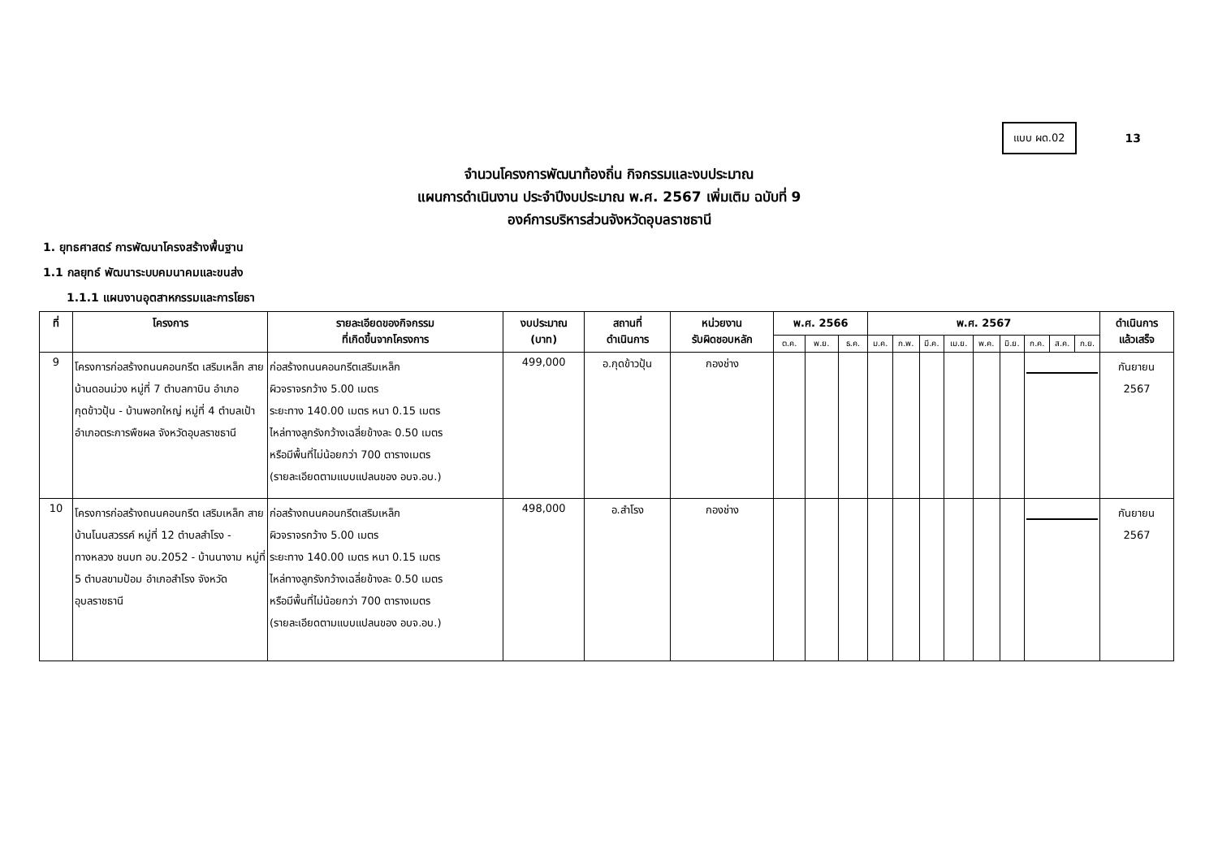แบบ ผด.02
13
จำนวนโครงการพัฒนาท้องถิ่น กิจกรรมและงบประมาณ
แผนการดำเนินงาน ประจำปีงบประมาณ พ.ศ. 2567 เพิ่มเติม ฉบับที่ 9
องค์การบริหารส่วนจังหวัดอุบลราชธานี
1. ยุทธศาสตร์ การพัฒนาโครงสร้างพื้นฐาน
1.1 กลยุทธ์ พัฒนาระบบคมนาคมและขนส่ง
1.1.1 แผนงานอุตสาหกรรมและการโยธา
| ที่ | โครงการ | รายละเอียดของกิจกรรม ที่เกิดขึ้นจากโครงการ | งบประมาณ (บาท) | สถานที่ ดำเนินการ | หน่วยงาน รับผิดชอบหลัก | พ.ศ. 2566 | | | พ.ศ. 2567 | | | | | | | | | ดำเนินการ แล้วเสร็จ |
| --- | --- | --- | --- | --- | --- | --- | --- | --- | --- | --- | --- | --- | --- | --- | --- | --- | --- | --- |
| | | | | | | ต.ค. | พ.ย. | ธ.ค. | ม.ค. | ก.พ. | มี.ค. | เม.ย. | พ.ค. | มิ.ย. | ก.ค. | ส.ค. | ก.ย. | |
| 9 | โครงการก่อสร้างถนนคอนกรีต เสริมเหล็ก สายบ้านดอนม่วง หมู่ที่ 7 ตำบลกาบิน อำเภอกุดข้าวปุ้น - บ้านพอกใหญ่ หมู่ที่ 4 ตำบลเป้า อำเภอตระการพืชผล จังหวัดอุบลราชธานี | ก่อสร้างถนนคอนกรีตเสริมเหล็ก ผิวจราจรกว้าง 5.00 เมตร ระยะทาง 140.00 เมตร หนา 0.15 เมตร ไหล่ทางลูกรังกว้างเฉลี่ยข้างละ 0.50 เมตร หรือมีพื้นที่ไม่น้อยกว่า 700 ตารางเมตร (รายละเอียดตามแบบแปลนของ อบจ.อบ.) | 499,000 | อ.กุดข้าวปุ้น | กองช่าง | | | | | | | | | | | | | กันยายน 2567 |
| 10 | โครงการก่อสร้างถนนคอนกรีต เสริมเหล็ก สายบ้านโนนสวรรค์ หมู่ที่ 12 ตำบลสำโรง - ทางหลวง ชนบท อบ.2052 - บ้านนางาม หมู่ที่ 5 ตำบลขามป้อม อำเภอสำโรง จังหวัดอุบลราชธานี | ก่อสร้างถนนคอนกรีตเสริมเหล็ก ผิวจราจรกว้าง 5.00 เมตร ระยะทาง 140.00 เมตร หนา 0.15 เมตร ไหล่ทางลูกรังกว้างเฉลี่ยข้างละ 0.50 เมตร หรือมีพื้นที่ไม่น้อยกว่า 700 ตารางเมตร (รายละเอียดตามแบบแปลนของ อบจ.อบ.) | 498,000 | อ.สำโรง | กองช่าง | | | | | | | | | | | | | กันยายน 2567 |